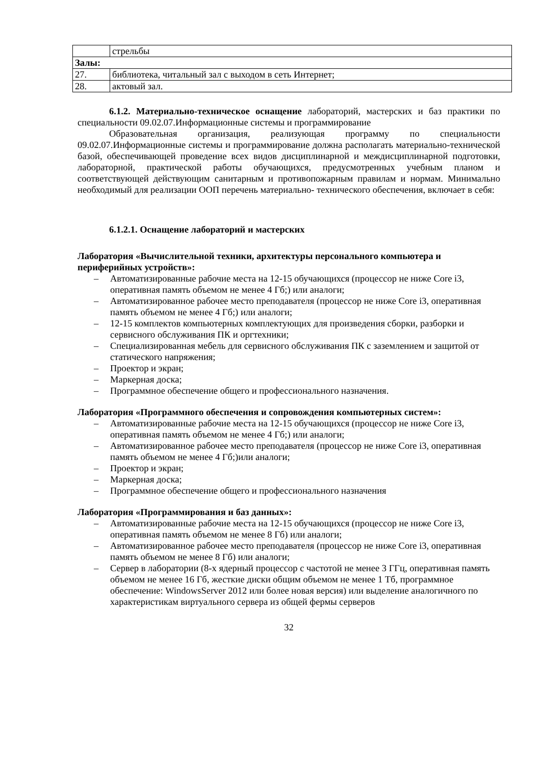| | стрельбы |
| Залы: | |
| 27. | библиотека, читальный зал с выходом в сеть Интернет; |
| 28. | актовый зал. |
6.1.2. Материально-техническое оснащение лабораторий, мастерских и баз практики по специальности 09.02.07.Информационные системы и программирование
Образовательная организация, реализующая программу по специальности 09.02.07.Информационные системы и программирование должна располагать материально-технической базой, обеспечивающей проведение всех видов дисциплинарной и междисциплинарной подготовки, лабораторной, практической работы обучающихся, предусмотренных учебным планом и соответствующей действующим санитарным и противопожарным правилам и нормам. Минимально необходимый для реализации ООП перечень материально- технического обеспечения, включает в себя:
6.1.2.1. Оснащение лабораторий и мастерских
Лаборатория «Вычислительной техники, архитектуры персонального компьютера и периферийных устройств»:
– Автоматизированные рабочие места на 12-15 обучающихся (процессор не ниже Core i3, оперативная память объемом не менее 4 Гб;) или аналоги;
– Автоматизированное рабочее место преподавателя (процессор не ниже Core i3, оперативная память объемом не менее 4 Гб;) или аналоги;
– 12-15 комплектов компьютерных комплектующих для произведения сборки, разборки и сервисного обслуживания ПК и оргтехники;
– Специализированная мебель для сервисного обслуживания ПК с заземлением и защитой от статического напряжения;
– Проектор и экран;
– Маркерная доска;
– Программное обеспечение общего и профессионального назначения.
Лаборатория «Программного обеспечения и сопровождения компьютерных систем»:
– Автоматизированные рабочие места на 12-15 обучающихся (процессор не ниже Core i3, оперативная память объемом не менее 4 Гб;) или аналоги;
– Автоматизированное рабочее место преподавателя (процессор не ниже Core i3, оперативная память объемом не менее 4 Гб;)или аналоги;
– Проектор и экран;
– Маркерная доска;
– Программное обеспечение общего и профессионального назначения
Лаборатория «Программирования и баз данных»:
– Автоматизированные рабочие места на 12-15 обучающихся (процессор не ниже Core i3, оперативная память объемом не менее 8 Гб) или аналоги;
– Автоматизированное рабочее место преподавателя (процессор не ниже Core i3, оперативная память объемом не менее 8 Гб) или аналоги;
– Сервер в лаборатории (8-х ядерный процессор с частотой не менее 3 ГГц, оперативная память объемом не менее 16 Гб, жесткие диски общим объемом не менее 1 Тб, программное обеспечение: WindowsServer 2012 или более новая версия) или выделение аналогичного по характеристикам виртуального сервера из общей фермы серверов
32